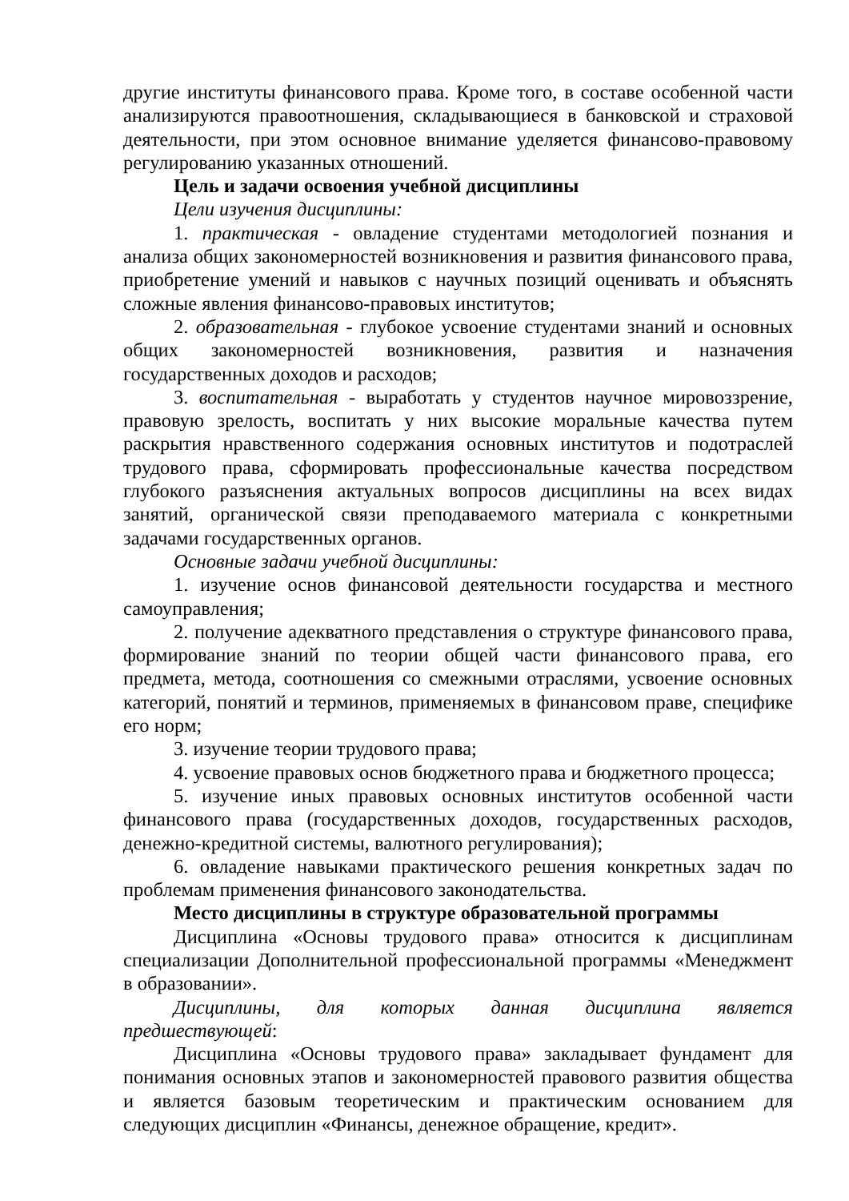другие институты финансового права. Кроме того, в составе особенной части анализируются правоотношения, складывающиеся в банковской и страховой деятельности, при этом основное внимание уделяется финансово-правовому регулированию указанных отношений.
Цель и задачи освоения учебной дисциплины
Цели изучения дисциплины:
1. практическая - овладение студентами методологией познания и анализа общих закономерностей возникновения и развития финансового права, приобретение умений и навыков с научных позиций оценивать и объяснять сложные явления финансово-правовых институтов;
2. образовательная - глубокое усвоение студентами знаний и основных общих закономерностей возникновения, развития и назначения государственных доходов и расходов;
3. воспитательная - выработать у студентов научное мировоззрение, правовую зрелость, воспитать у них высокие моральные качества путем раскрытия нравственного содержания основных институтов и подотраслей трудового права, сформировать профессиональные качества посредством глубокого разъяснения актуальных вопросов дисциплины на всех видах занятий, органической связи преподаваемого материала с конкретными задачами государственных органов.
Основные задачи учебной дисциплины:
1. изучение основ финансовой деятельности государства и местного самоуправления;
2. получение адекватного представления о структуре финансового права, формирование знаний по теории общей части финансового права, его предмета, метода, соотношения со смежными отраслями, усвоение основных категорий, понятий и терминов, применяемых в финансовом праве, специфике его норм;
3. изучение теории трудового права;
4. усвоение правовых основ бюджетного права и бюджетного процесса;
5. изучение иных правовых основных институтов особенной части финансового права (государственных доходов, государственных расходов, денежно-кредитной системы, валютного регулирования);
6. овладение навыками практического решения конкретных задач по проблемам применения финансового законодательства.
Место дисциплины в структуре образовательной программы
Дисциплина «Основы трудового права» относится к дисциплинам специализации Дополнительной профессиональной программы «Менеджмент в образовании».
Дисциплины, для которых данная дисциплина является предшествующей:
Дисциплина «Основы трудового права» закладывает фундамент для понимания основных этапов и закономерностей правового развития общества и является базовым теоретическим и практическим основанием для следующих дисциплин «Финансы, денежное обращение, кредит».